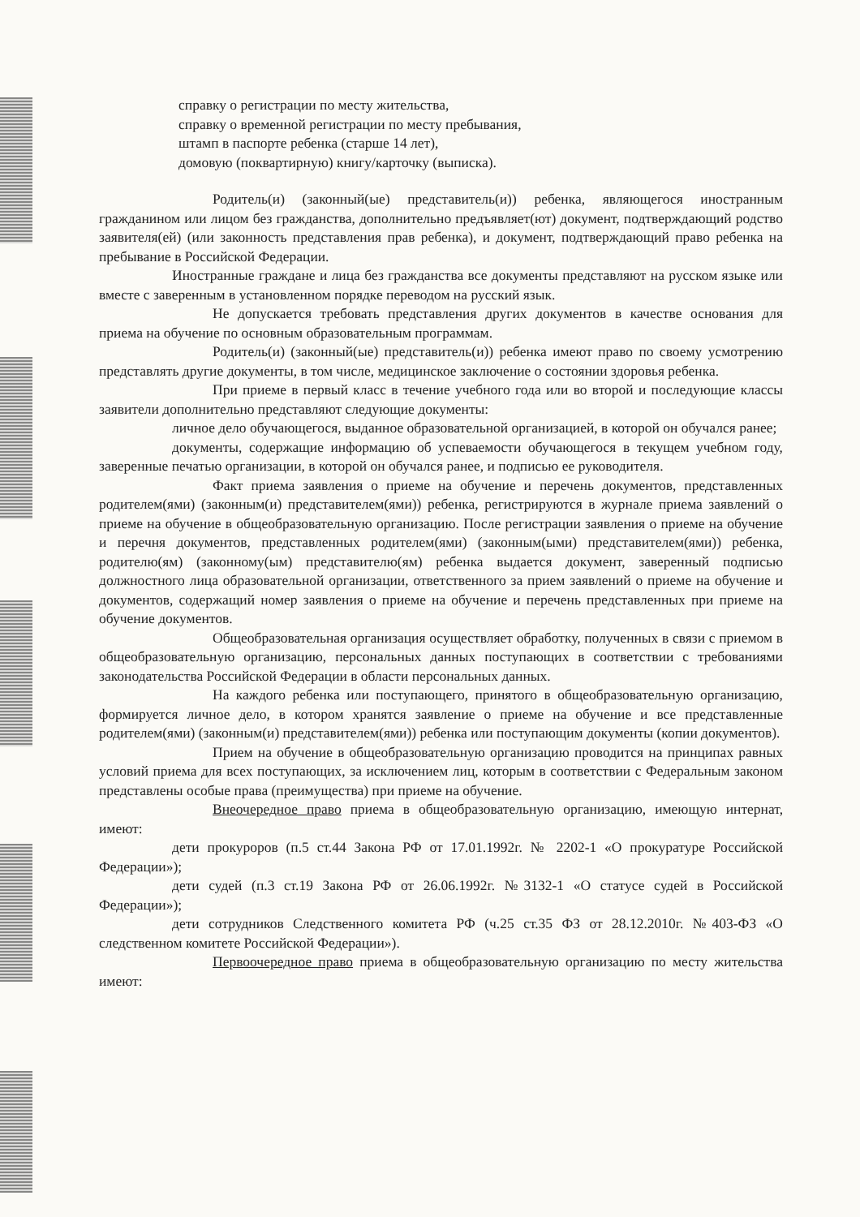справку о регистрации по месту жительства,
справку о временной регистрации по месту пребывания,
штамп в паспорте ребенка (старше 14 лет),
домовую (поквартирную) книгу/карточку (выписка).
Родитель(и) (законный(ые) представитель(и)) ребенка, являющегося иностранным гражданином или лицом без гражданства, дополнительно предъявляет(ют) документ, подтверждающий родство заявителя(ей) (или законность представления прав ребенка), и документ, подтверждающий право ребенка на пребывание в Российской Федерации.
Иностранные граждане и лица без гражданства все документы представляют на русском языке или вместе с заверенным в установленном порядке переводом на русский язык.
Не допускается требовать представления других документов в качестве основания для приема на обучение по основным образовательным программам.
Родитель(и) (законный(ые) представитель(и)) ребенка имеют право по своему усмотрению представлять другие документы, в том числе, медицинское заключение о состоянии здоровья ребенка.
При приеме в первый класс в течение учебного года или во второй и последующие классы заявители дополнительно представляют следующие документы:
личное дело обучающегося, выданное образовательной организацией, в которой он обучался ранее;
документы, содержащие информацию об успеваемости обучающегося в текущем учебном году, заверенные печатью организации, в которой он обучался ранее, и подписью ее руководителя.
Факт приема заявления о приеме на обучение и перечень документов, представленных родителем(ями) (законным(и) представителем(ями)) ребенка, регистрируются в журнале приема заявлений о приеме на обучение в общеобразовательную организацию. После регистрации заявления о приеме на обучение и перечня документов, представленных родителем(ями) (законным(ыми) представителем(ями)) ребенка, родителю(ям) (законному(ым) представителю(ям) ребенка выдается документ, заверенный подписью должностного лица образовательной организации, ответственного за прием заявлений о приеме на обучение и документов, содержащий номер заявления о приеме на обучение и перечень представленных при приеме на обучение документов.
Общеобразовательная организация осуществляет обработку, полученных в связи с приемом в общеобразовательную организацию, персональных данных поступающих в соответствии с требованиями законодательства Российской Федерации в области персональных данных.
На каждого ребенка или поступающего, принятого в общеобразовательную организацию, формируется личное дело, в котором хранятся заявление о приеме на обучение и все представленные родителем(ями) (законным(и) представителем(ями)) ребенка или поступающим документы (копии документов).
Прием на обучение в общеобразовательную организацию проводится на принципах равных условий приема для всех поступающих, за исключением лиц, которым в соответствии с Федеральным законом представлены особые права (преимущества) при приеме на обучение.
Внеочередное право приема в общеобразовательную организацию, имеющую интернат, имеют:
дети прокуроров (п.5 ст.44 Закона РФ от 17.01.1992г. № 2202-1 «О прокуратуре Российской Федерации»);
дети судей (п.3 ст.19 Закона РФ от 26.06.1992г. №3132-1 «О статусе судей в Российской Федерации»);
дети сотрудников Следственного комитета РФ (ч.25 ст.35 ФЗ от 28.12.2010г. №403-ФЗ «О следственном комитете Российской Федерации»).
Первоочередное право приема в общеобразовательную организацию по месту жительства имеют: